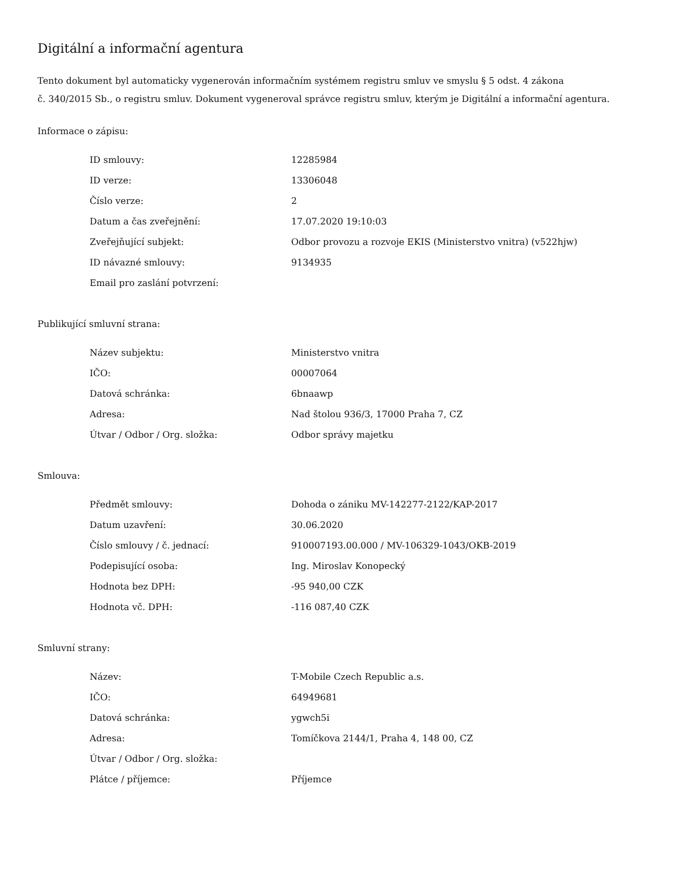Digitální a informační agentura
Tento dokument byl automaticky vygenerován informačním systémem registru smluv ve smyslu § 5 odst. 4 zákona
č. 340/2015 Sb., o registru smluv. Dokument vygeneroval správce registru smluv, kterým je Digitální a informační agentura.
Informace o zápisu:
| ID smlouvy: | 12285984 |
| ID verze: | 13306048 |
| Číslo verze: | 2 |
| Datum a čas zveřejnění: | 17.07.2020 19:10:03 |
| Zveřejňující subjekt: | Odbor provozu a rozvoje EKIS (Ministerstvo vnitra) (v522hjw) |
| ID návazné smlouvy: | 9134935 |
| Email pro zaslání potvrzení: | |
Publikující smluvní strana:
| Název subjektu: | Ministerstvo vnitra |
| IČO: | 00007064 |
| Datová schránka: | 6bnaawp |
| Adresa: | Nad štolou 936/3, 17000 Praha 7, CZ |
| Útvar / Odbor / Org. složka: | Odbor správy majetku |
Smlouva:
| Předmět smlouvy: | Dohoda o zániku MV-142277-2122/KAP-2017 |
| Datum uzavření: | 30.06.2020 |
| Číslo smlouvy / č. jednací: | 910007193.00.000 / MV-106329-1043/OKB-2019 |
| Podepisující osoba: | Ing. Miroslav Konopecký |
| Hodnota bez DPH: | -95 940,00 CZK |
| Hodnota vč. DPH: | -116 087,40 CZK |
Smluvní strany:
| Název: | T-Mobile Czech Republic a.s. |
| IČO: | 64949681 |
| Datová schránka: | ygwch5i |
| Adresa: | Tomíčkova 2144/1, Praha 4, 148 00, CZ |
| Útvar / Odbor / Org. složka: | |
| Plátce / příjemce: | Příjemce |